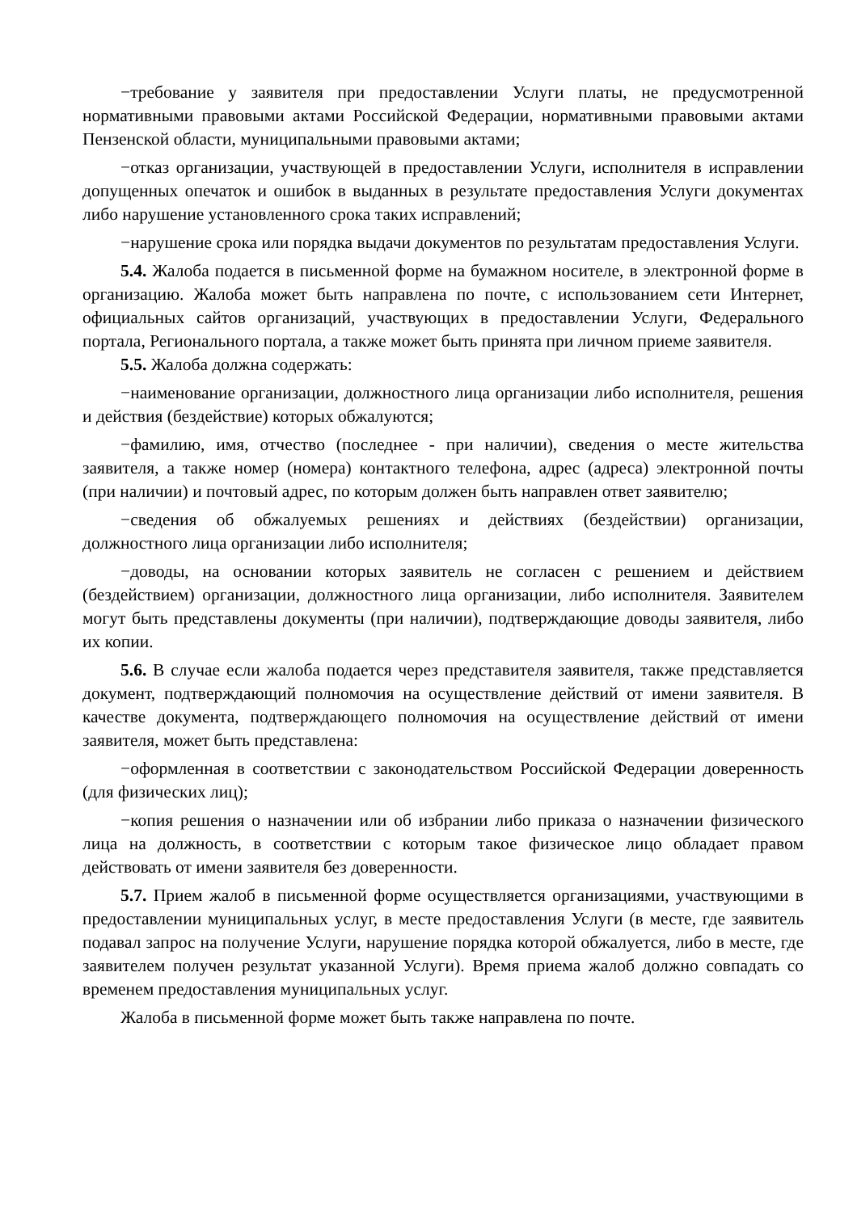−требование у заявителя при предоставлении Услуги платы, не предусмотренной нормативными правовыми актами Российской Федерации, нормативными правовыми актами Пензенской области, муниципальными правовыми актами;
−отказ организации, участвующей в предоставлении Услуги, исполнителя в исправлении допущенных опечаток и ошибок в выданных в результате предоставления Услуги документах либо нарушение установленного срока таких исправлений;
−нарушение срока или порядка выдачи документов по результатам предоставления Услуги.
5.4. Жалоба подается в письменной форме на бумажном носителе, в электронной форме в организацию. Жалоба может быть направлена по почте, с использованием сети Интернет, официальных сайтов организаций, участвующих в предоставлении Услуги, Федерального портала, Регионального портала, а также может быть принята при личном приеме заявителя.
5.5. Жалоба должна содержать:
−наименование организации, должностного лица организации либо исполнителя, решения и действия (бездействие) которых обжалуются;
−фамилию, имя, отчество (последнее - при наличии), сведения о месте жительства заявителя, а также номер (номера) контактного телефона, адрес (адреса) электронной почты (при наличии) и почтовый адрес, по которым должен быть направлен ответ заявителю;
−сведения об обжалуемых решениях и действиях (бездействии) организации, должностного лица организации либо исполнителя;
−доводы, на основании которых заявитель не согласен с решением и действием (бездействием) организации, должностного лица организации, либо исполнителя. Заявителем могут быть представлены документы (при наличии), подтверждающие доводы заявителя, либо их копии.
5.6. В случае если жалоба подается через представителя заявителя, также представляется документ, подтверждающий полномочия на осуществление действий от имени заявителя. В качестве документа, подтверждающего полномочия на осуществление действий от имени заявителя, может быть представлена:
−оформленная в соответствии с законодательством Российской Федерации доверенность (для физических лиц);
−копия решения о назначении или об избрании либо приказа о назначении физического лица на должность, в соответствии с которым такое физическое лицо обладает правом действовать от имени заявителя без доверенности.
5.7. Прием жалоб в письменной форме осуществляется организациями, участвующими в предоставлении муниципальных услуг, в месте предоставления Услуги (в месте, где заявитель подавал запрос на получение Услуги, нарушение порядка которой обжалуется, либо в месте, где заявителем получен результат указанной Услуги). Время приема жалоб должно совпадать со временем предоставления муниципальных услуг.
Жалоба в письменной форме может быть также направлена по почте.